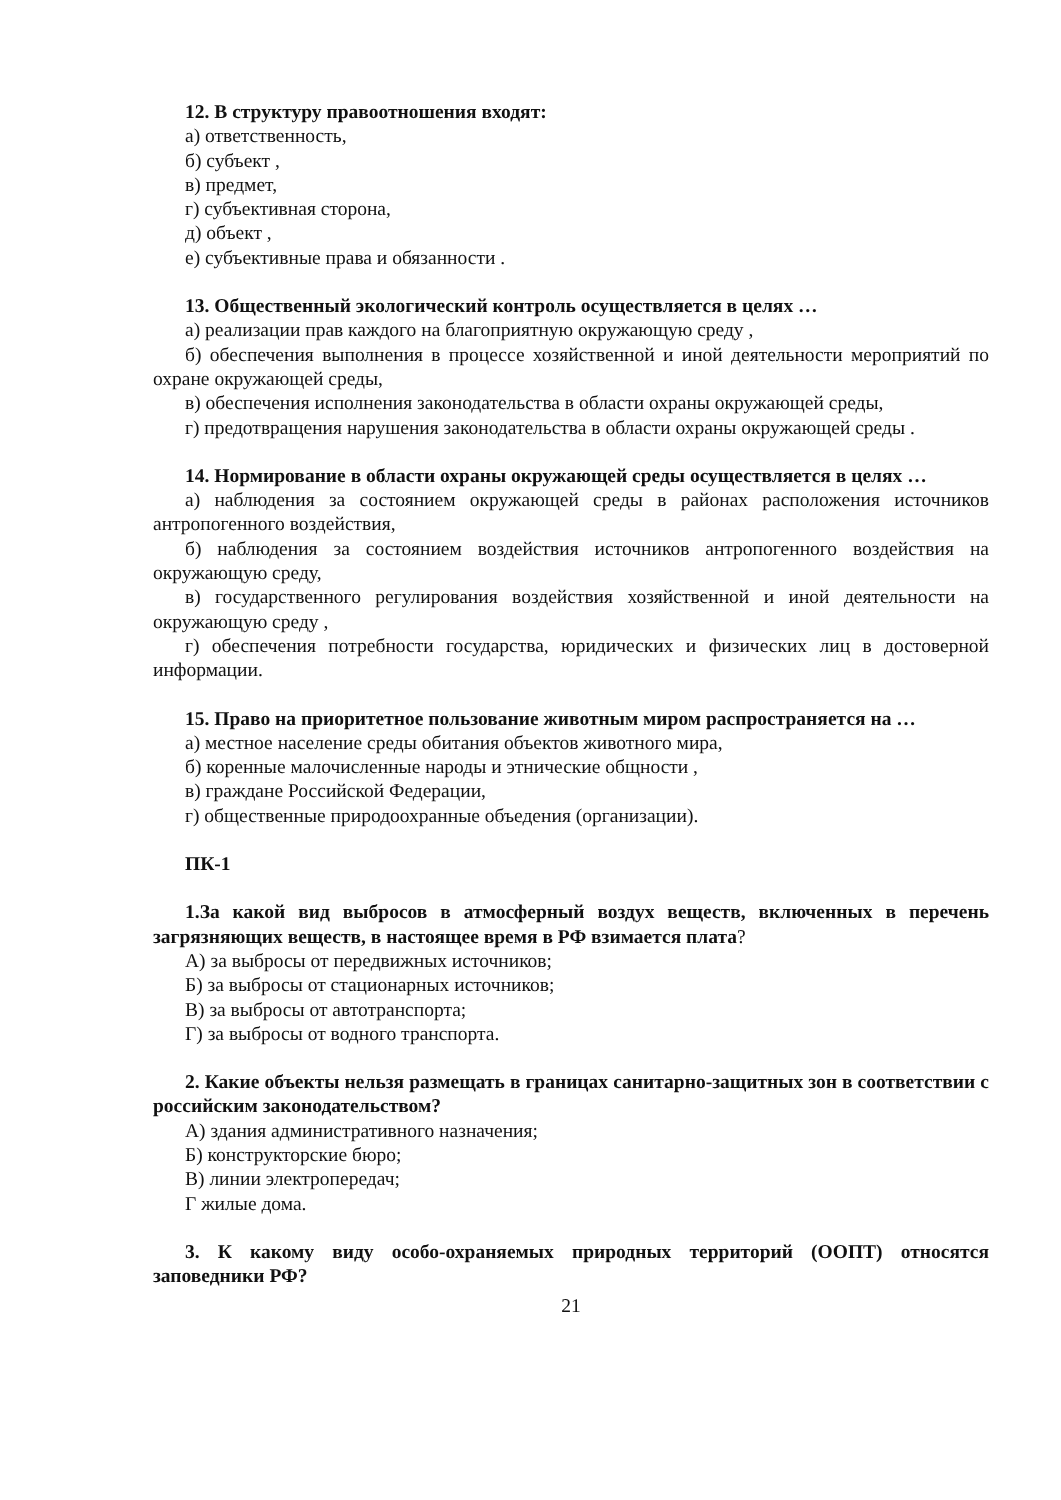12. В структуру правоотношения входят:
а) ответственность,
б) субъект ,
в) предмет,
г) субъективная сторона,
д) объект ,
е) субъективные права и обязанности .
13. Общественный экологический контроль осуществляется в целях …
а) реализации прав каждого на благоприятную окружающую среду ,
б) обеспечения выполнения в процессе хозяйственной и иной деятельности мероприятий по охране окружающей среды,
в) обеспечения исполнения законодательства в области охраны окружающей среды,
г) предотвращения нарушения законодательства в области охраны окружающей среды .
14. Нормирование в области охраны окружающей среды осуществляется в целях …
а) наблюдения за состоянием окружающей среды в районах расположения источников антропогенного воздействия,
б) наблюдения за состоянием воздействия источников антропогенного воздействия на окружающую среду,
в) государственного регулирования воздействия хозяйственной и иной деятельности на окружающую среду ,
г) обеспечения потребности государства, юридических и физических лиц в достоверной информации.
15. Право на приоритетное пользование животным миром распространяется на …
а) местное население среды обитания объектов животного мира,
б) коренные малочисленные народы и этнические общности ,
в) граждане Российской Федерации,
г) общественные природоохранные объедения (организации).
ПК-1
1.За какой вид выбросов в атмосферный воздух веществ, включенных в перечень загрязняющих веществ, в настоящее время в РФ взимается плата?
А) за выбросы от передвижных источников;
Б) за выбросы от стационарных источников;
В) за выбросы от автотранспорта;
Г) за выбросы от водного транспорта.
2. Какие объекты нельзя размещать в границах санитарно-защитных зон в соответствии с российским законодательством?
А) здания административного назначения;
Б) конструкторские бюро;
В) линии электропередач;
Г жилые дома.
3. К какому виду особо-охраняемых природных территорий (ООПТ) относятся заповедники РФ?
21